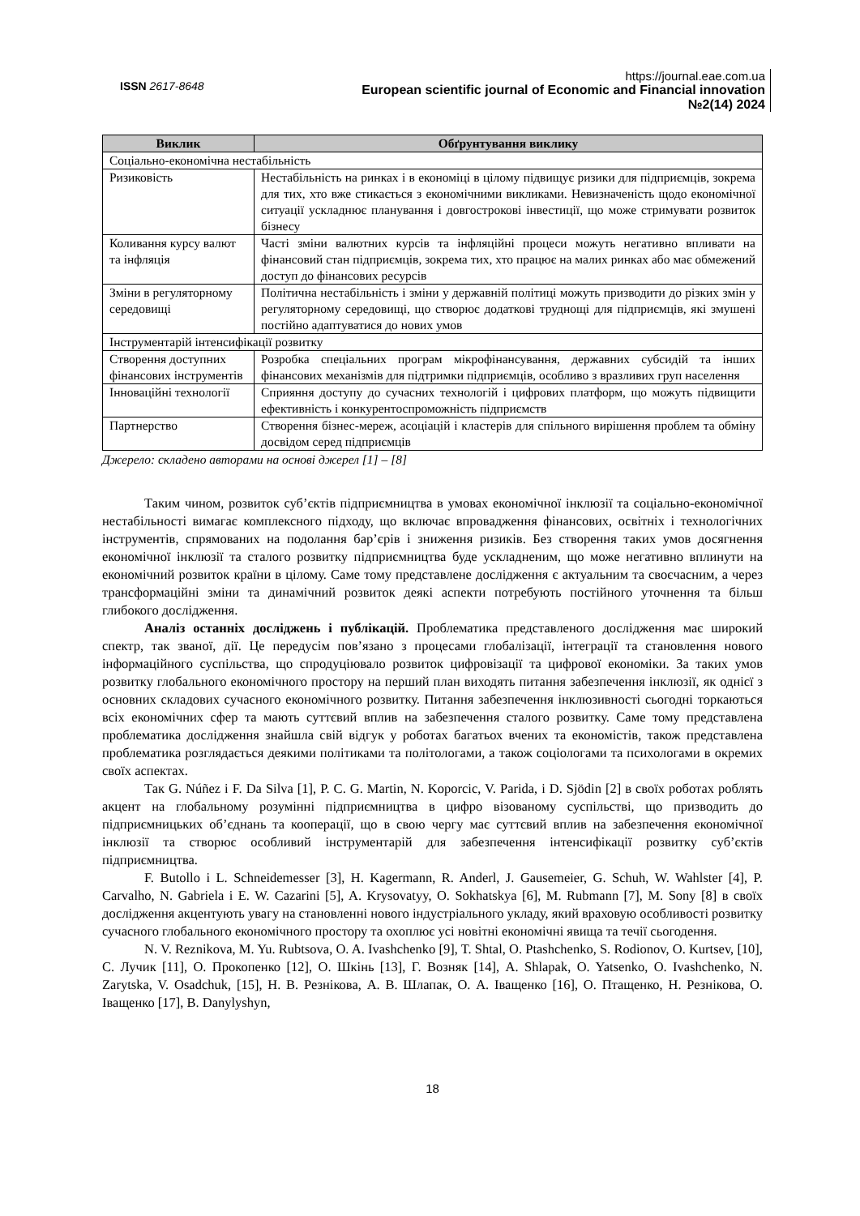ISSN 2617-8648
https://journal.eae.com.ua
European scientific journal of Economic and Financial innovation
№2(14) 2024
| Виклик | Обґрунтування виклику |
| --- | --- |
| Соціально-економічна нестабільність | |
| Ризиковість | Нестабільність на ринках і в економіці в цілому підвищує ризики для підприємців, зокрема для тих, хто вже стикається з економічними викликами. Невизначеність щодо економічної ситуації ускладнює планування і довгострокові інвестиції, що може стримувати розвиток бізнесу |
| Коливання курсу валют та інфляція | Часті зміни валютних курсів та інфляційні процеси можуть негативно впливати на фінансовий стан підприємців, зокрема тих, хто працює на малих ринках або має обмежений доступ до фінансових ресурсів |
| Зміни в регуляторному середовищі | Політична нестабільність і зміни у державній політиці можуть призводити до різких змін у регуляторному середовищі, що створює додаткові труднощі для підприємців, які змушені постійно адаптуватися до нових умов |
| Інструментарій інтенсифікації розвитку | |
| Створення доступних фінансових інструментів | Розробка спеціальних програм мікрофінансування, державних субсидій та інших фінансових механізмів для підтримки підприємців, особливо з вразливих груп населення |
| Інноваційні технології | Сприяння доступу до сучасних технологій і цифрових платформ, що можуть підвищити ефективність і конкурентоспроможність підприємств |
| Партнерство | Створення бізнес-мереж, асоціацій і кластерів для спільного вирішення проблем та обміну досвідом серед підприємців |
Джерело: складено авторами на основі джерел [1] – [8]
Таким чином, розвиток суб’єктів підприємництва в умовах економічної інклюзії та соціально-економічної нестабільності вимагає комплексного підходу, що включає впровадження фінансових, освітніх і технологічних інструментів, спрямованих на подолання бар’єрів і зниження ризиків. Без створення таких умов досягнення економічної інклюзії та сталого розвитку підприємництва буде ускладненим, що може негативно вплинути на економічний розвиток країни в цілому. Саме тому представлене дослідження є актуальним та своєчасним, а через трансформаційні зміни та динамічний розвиток деякі аспекти потребують постійного уточнення та більш глибокого дослідження.
Аналіз останніх досліджень і публікацій. Проблематика представленого дослідження має широкий спектр, так званої, дії. Це передусім пов’язано з процесами глобалізації, інтеграції та становлення нового інформаційного суспільства, що спродуціювало розвиток цифровізації та цифрової економіки. За таких умов розвитку глобального економічного простору на перший план виходять питання забезпечення інклюзії, як однієї з основних складових сучасного економічного розвитку. Питання забезпечення інклюзивності сьогодні торкаються всіх економічних сфер та мають суттєвий вплив на забезпечення сталого розвитку. Саме тому представлена проблематика дослідження знайшла свій відгук у роботах багатьох вчених та економістів, також представлена проблематика розглядається деякими політиками та політологами, а також соціологами та психологами в окремих своїх аспектах.
Так G. Núñez і F. Da Silva [1], P. C. G. Martin, N. Koporcic, V. Parida, і D. Sjödin [2] в своїх роботах роблять акцент на глобальному розумінні підприємництва в цифро візованому суспільстві, що призводить до підприємницьких об’єднань та кооперації, що в свою чергу має суттєвий вплив на забезпечення економічної інклюзії та створює особливий інструментарій для забезпечення інтенсифікації розвитку суб’єктів підприємництва.
F. Butollo і L. Schneidemesser [3], H. Kagermann, R. Anderl, J. Gausemeier, G. Schuh, W. Wahlster [4], P. Carvalho, N. Gabriela і E. W. Cazarini [5], A. Krysovatyy, O. Sokhatskya [6], M. Rubmann [7], M. Sony [8] в своїх дослідження акцентують увагу на становленні нового індустріального укладу, який враховую особливості розвитку сучасного глобального економічного простору та охоплює усі новітні економічні явища та течії сьогодення.
N. V. Reznikova, M. Yu. Rubtsova, O. A. Ivashchenko [9], T. Shtal, O. Ptashchenko, S. Rodionov, O. Kurtsev, [10], С. Лучик [11], О. Прокопенко [12], О. Шкінь [13], Г. Возняк [14], A. Shlapak, O. Yatsenko, O. Ivashchenko, N. Zarytska, V. Osadchuk, [15], Н. В. Резнікова, А. В. Шлапак, О. А. Іващенко [16], О. Птащенко, Н. Резнікова, О. Іващенко [17], B. Danylyshyn,
18